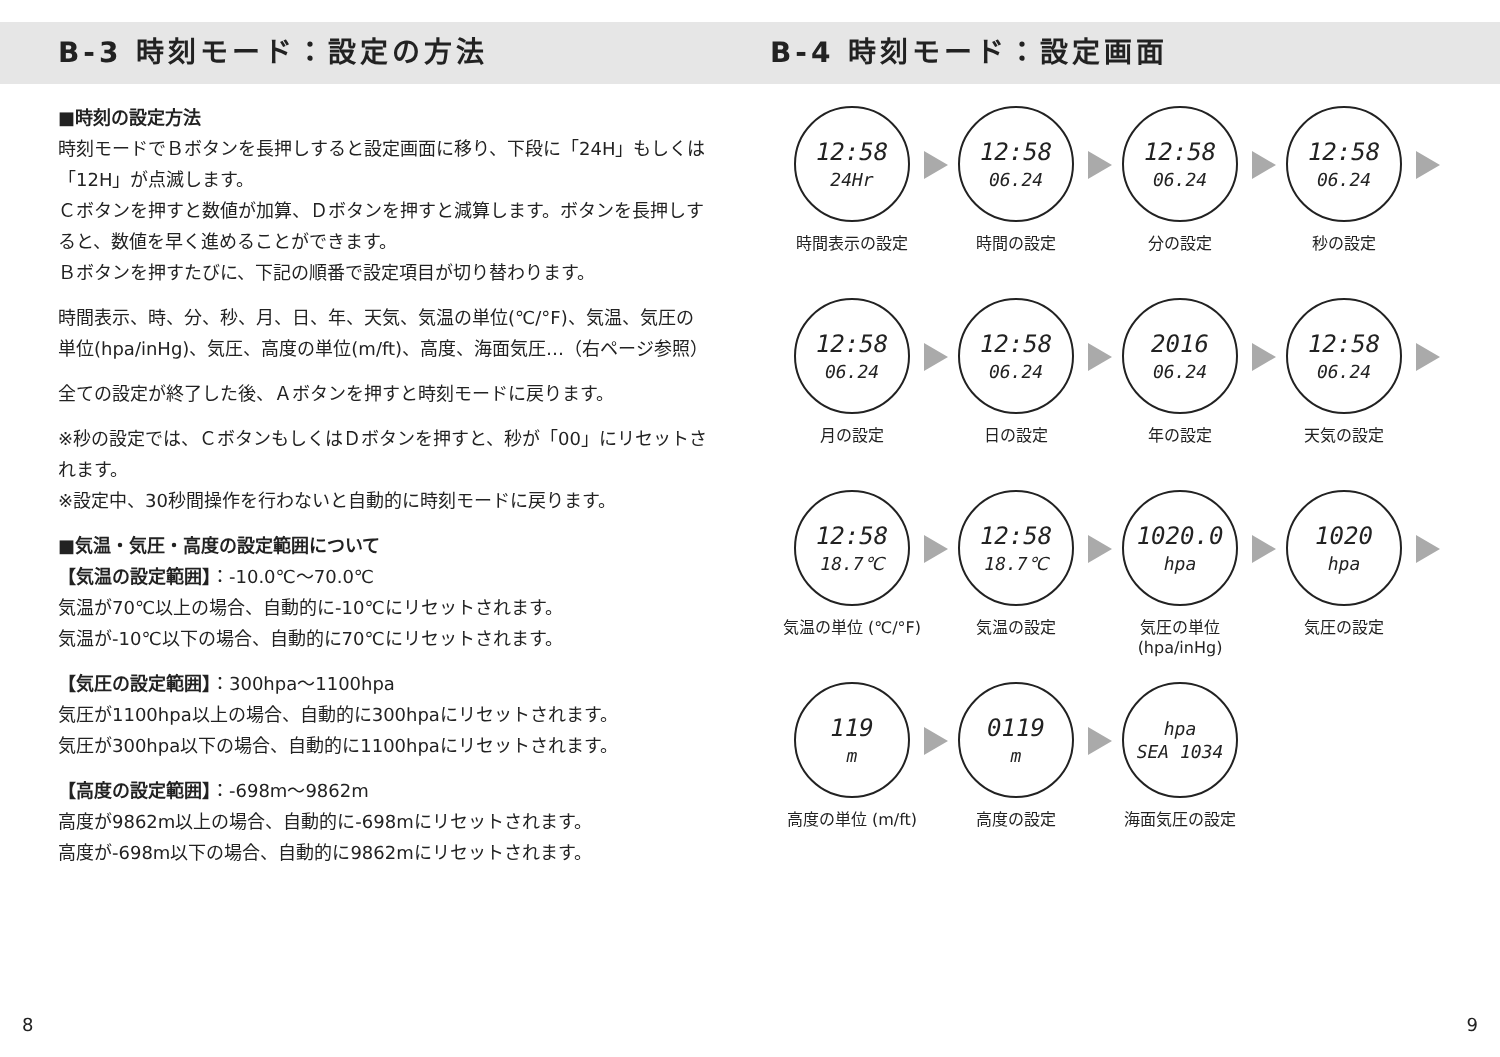B-3 時刻モード：設定の方法
■時刻の設定方法
時刻モードでＢボタンを長押しすると設定画面に移り、下段に「24H」もしくは「12H」が点滅します。
Ｃボタンを押すと数値が加算、Ｄボタンを押すと減算します。ボタンを長押しすると、数値を早く進めることができます。
Ｂボタンを押すたびに、下記の順番で設定項目が切り替わります。
時間表示、時、分、秒、月、日、年、天気、気温の単位(℃/°F)、気温、気圧の単位(hpa/inHg)、気圧、高度の単位(m/ft)、高度、海面気圧…（右ページ参照）
全ての設定が終了した後、Ａボタンを押すと時刻モードに戻ります。
※秒の設定では、ＣボタンもしくはＤボタンを押すと、秒が「00」にリセットされます。
※設定中、30秒間操作を行わないと自動的に時刻モードに戻ります。
■気温・気圧・高度の設定範囲について
【気温の設定範囲】：-10.0℃〜70.0℃
気温が70℃以上の場合、自動的に-10℃にリセットされます。
気温が-10℃以下の場合、自動的に70℃にリセットされます。
【気圧の設定範囲】：300hpa〜1100hpa
気圧が1100hpa以上の場合、自動的に300hpaにリセットされます。
気圧が300hpa以下の場合、自動的に1100hpaにリセットされます。
【高度の設定範囲】：-698m〜9862m
高度が9862m以上の場合、自動的に-698mにリセットされます。
高度が-698m以下の場合、自動的に9862mにリセットされます。
B-4 時刻モード：設定画面
12:58
24Hr
時間表示の設定
12:58
06.24
時間の設定
12:58
06.24
分の設定
12:58
06.24
秒の設定
12:58
06.24
月の設定
12:58
06.24
日の設定
2016
06.24
年の設定
12:58
06.24
天気の設定
12:58
18.7℃
気温の単位 (℃/°F)
12:58
18.7℃
気温の設定
1020.0
hpa
気圧の単位 (hpa/inHg)
1020
hpa
気圧の設定
119
m
高度の単位 (m/ft)
0119
m
高度の設定
hpa
SEA 1034
海面気圧の設定
8 9